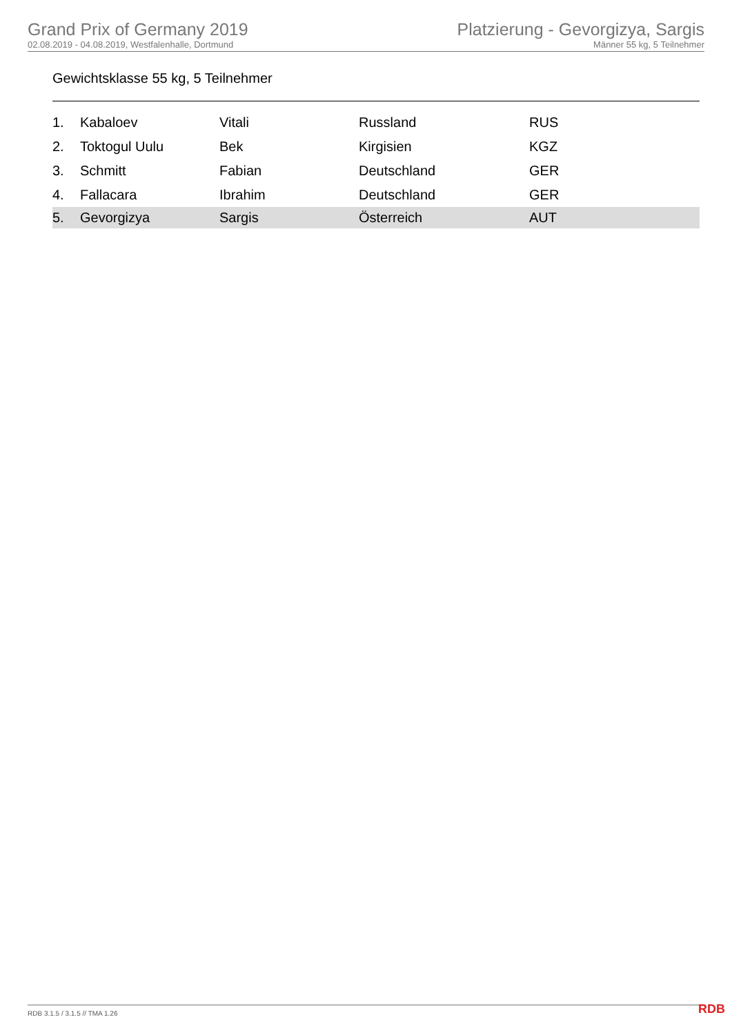Grand Prix of Germany 2019
02.08.2019 - 04.08.2019, Westfalenhalle, Dortmund
Platzierung - Gevorgizya, Sargis
Männer 55 kg, 5 Teilnehmer
Gewichtsklasse 55 kg, 5 Teilnehmer
| 1. | Kabaloev | Vitali | Russland | RUS |
| 2. | Toktogul Uulu | Bek | Kirgisien | KGZ |
| 3. | Schmitt | Fabian | Deutschland | GER |
| 4. | Fallacara | Ibrahim | Deutschland | GER |
| 5. | Gevorgizya | Sargis | Österreich | AUT |
RDB 3.1.5 / 3.1.5 // TMA 1.26 RDB